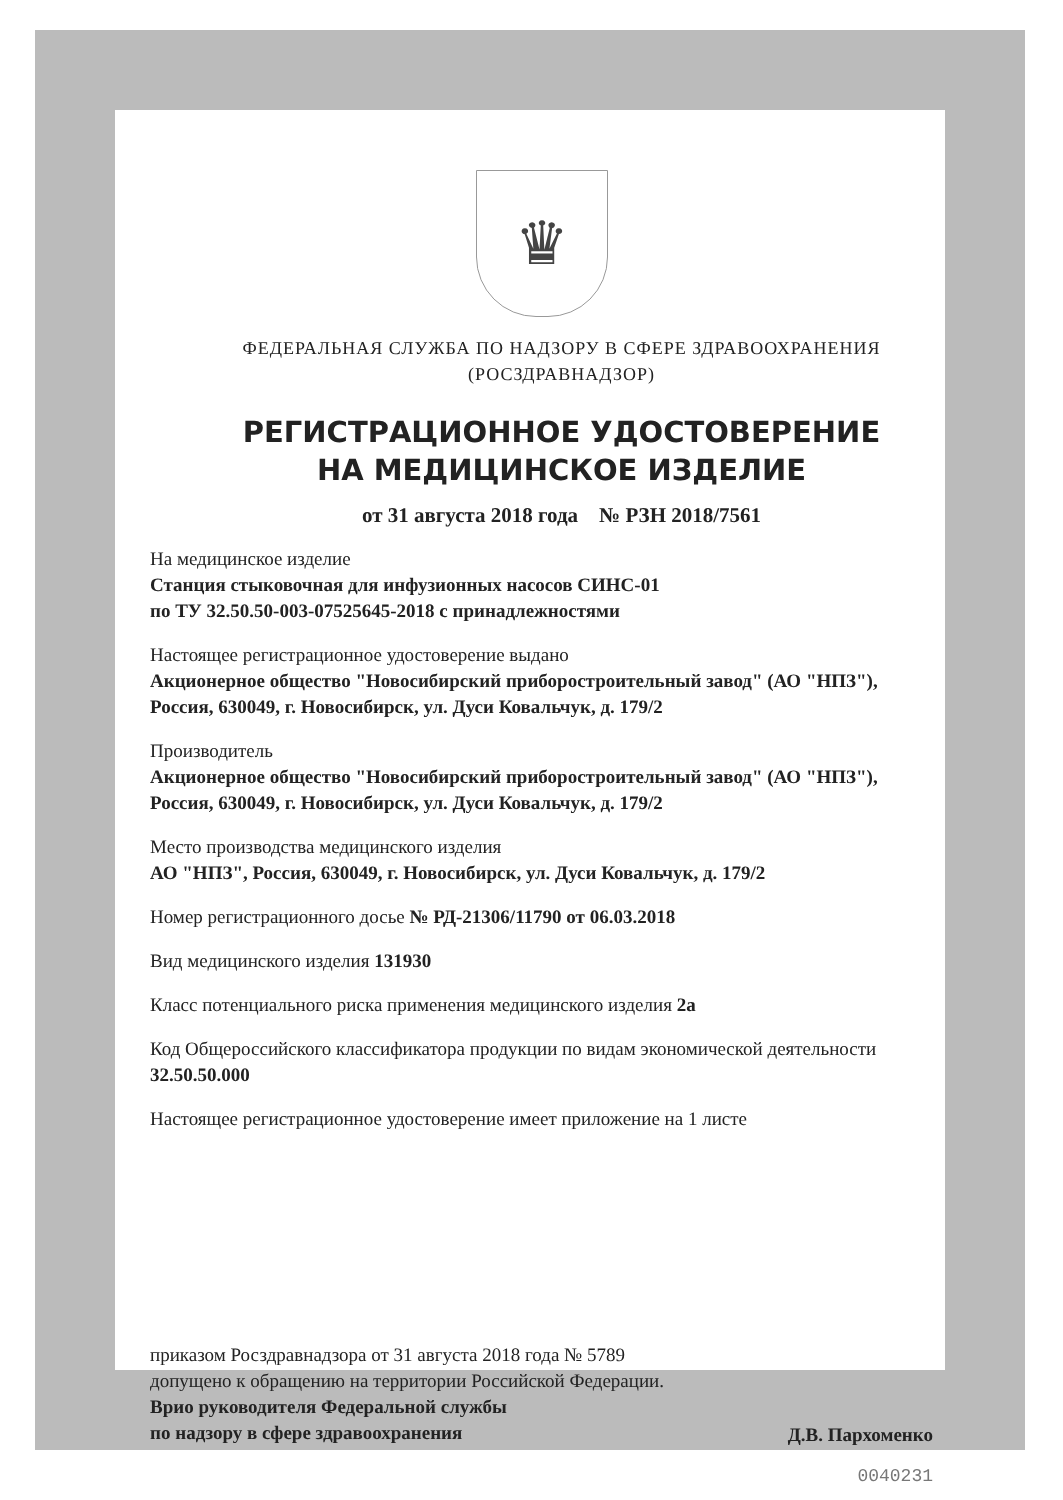♛
ФЕДЕРАЛЬНАЯ СЛУЖБА ПО НАДЗОРУ В СФЕРЕ ЗДРАВООХРАНЕНИЯ
(РОСЗДРАВНАДЗОР)
РЕГИСТРАЦИОННОЕ УДОСТОВЕРЕНИЕ
НА МЕДИЦИНСКОЕ ИЗДЕЛИЕ
от 31 августа 2018 года № РЗН 2018/7561
На медицинское изделие
Станция стыковочная для инфузионных насосов СИНС-01
по ТУ 32.50.50-003-07525645-2018 с принадлежностями
Настоящее регистрационное удостоверение выдано
Акционерное общество "Новосибирский приборостроительный завод" (АО "НПЗ"), Россия, 630049, г. Новосибирск, ул. Дуси Ковальчук, д. 179/2
Производитель
Акционерное общество "Новосибирский приборостроительный завод" (АО "НПЗ"), Россия, 630049, г. Новосибирск, ул. Дуси Ковальчук, д. 179/2
Место производства медицинского изделия
АО "НПЗ", Россия, 630049, г. Новосибирск, ул. Дуси Ковальчук, д. 179/2
Номер регистрационного досье № РД-21306/11790 от 06.03.2018
Вид медицинского изделия 131930
Класс потенциального риска применения медицинского изделия 2а
Код Общероссийского классификатора продукции по видам экономической деятельности 32.50.50.000
Настоящее регистрационное удостоверение имеет приложение на 1 листе
приказом Росздравнадзора от 31 августа 2018 года № 5789
допущено к обращению на территории Российской Федерации.
Врио руководителя Федеральной службы
по надзору в сфере здравоохранения
Д.В. Пархоменко
0040231